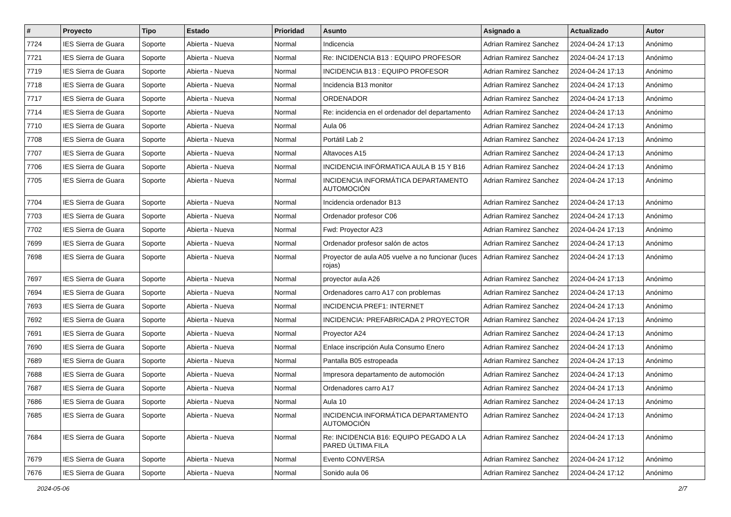| # | Proyecto | Tipo | Estado | Prioridad | Asunto | Asignado a | Actualizado | Autor |
| --- | --- | --- | --- | --- | --- | --- | --- | --- |
| 7724 | IES Sierra de Guara | Soporte | Abierta - Nueva | Normal | Indicencia | Adrian Ramirez Sanchez | 2024-04-24 17:13 | Anónimo |
| 7721 | IES Sierra de Guara | Soporte | Abierta - Nueva | Normal | Re: INCIDENCIA B13 : EQUIPO PROFESOR | Adrian Ramirez Sanchez | 2024-04-24 17:13 | Anónimo |
| 7719 | IES Sierra de Guara | Soporte | Abierta - Nueva | Normal | INCIDENCIA B13 : EQUIPO PROFESOR | Adrian Ramirez Sanchez | 2024-04-24 17:13 | Anónimo |
| 7718 | IES Sierra de Guara | Soporte | Abierta - Nueva | Normal | Incidencia B13 monitor | Adrian Ramirez Sanchez | 2024-04-24 17:13 | Anónimo |
| 7717 | IES Sierra de Guara | Soporte | Abierta - Nueva | Normal | ORDENADOR | Adrian Ramirez Sanchez | 2024-04-24 17:13 | Anónimo |
| 7714 | IES Sierra de Guara | Soporte | Abierta - Nueva | Normal | Re: incidencia en el ordenador del departamento | Adrian Ramirez Sanchez | 2024-04-24 17:13 | Anónimo |
| 7710 | IES Sierra de Guara | Soporte | Abierta - Nueva | Normal | Aula 06 | Adrian Ramirez Sanchez | 2024-04-24 17:13 | Anónimo |
| 7708 | IES Sierra de Guara | Soporte | Abierta - Nueva | Normal | Portátil Lab 2 | Adrian Ramirez Sanchez | 2024-04-24 17:13 | Anónimo |
| 7707 | IES Sierra de Guara | Soporte | Abierta - Nueva | Normal | Altavoces A15 | Adrian Ramirez Sanchez | 2024-04-24 17:13 | Anónimo |
| 7706 | IES Sierra de Guara | Soporte | Abierta - Nueva | Normal | INCIDENCIA INFÓRMATICA AULA B 15 Y B16 | Adrian Ramirez Sanchez | 2024-04-24 17:13 | Anónimo |
| 7705 | IES Sierra de Guara | Soporte | Abierta - Nueva | Normal | INCIDENCIA INFORMÁTICA DEPARTAMENTO AUTOMOCIÓN | Adrian Ramirez Sanchez | 2024-04-24 17:13 | Anónimo |
| 7704 | IES Sierra de Guara | Soporte | Abierta - Nueva | Normal | Incidencia ordenador B13 | Adrian Ramirez Sanchez | 2024-04-24 17:13 | Anónimo |
| 7703 | IES Sierra de Guara | Soporte | Abierta - Nueva | Normal | Ordenador profesor C06 | Adrian Ramirez Sanchez | 2024-04-24 17:13 | Anónimo |
| 7702 | IES Sierra de Guara | Soporte | Abierta - Nueva | Normal | Fwd: Proyector A23 | Adrian Ramirez Sanchez | 2024-04-24 17:13 | Anónimo |
| 7699 | IES Sierra de Guara | Soporte | Abierta - Nueva | Normal | Ordenador profesor salón de actos | Adrian Ramirez Sanchez | 2024-04-24 17:13 | Anónimo |
| 7698 | IES Sierra de Guara | Soporte | Abierta - Nueva | Normal | Proyector de aula A05 vuelve a no funcionar (luces rojas) | Adrian Ramirez Sanchez | 2024-04-24 17:13 | Anónimo |
| 7697 | IES Sierra de Guara | Soporte | Abierta - Nueva | Normal | proyector aula A26 | Adrian Ramirez Sanchez | 2024-04-24 17:13 | Anónimo |
| 7694 | IES Sierra de Guara | Soporte | Abierta - Nueva | Normal | Ordenadores carro A17 con problemas | Adrian Ramirez Sanchez | 2024-04-24 17:13 | Anónimo |
| 7693 | IES Sierra de Guara | Soporte | Abierta - Nueva | Normal | INCIDENCIA PREF1: INTERNET | Adrian Ramirez Sanchez | 2024-04-24 17:13 | Anónimo |
| 7692 | IES Sierra de Guara | Soporte | Abierta - Nueva | Normal | INCIDENCIA: PREFABRICADA 2 PROYECTOR | Adrian Ramirez Sanchez | 2024-04-24 17:13 | Anónimo |
| 7691 | IES Sierra de Guara | Soporte | Abierta - Nueva | Normal | Proyector A24 | Adrian Ramirez Sanchez | 2024-04-24 17:13 | Anónimo |
| 7690 | IES Sierra de Guara | Soporte | Abierta - Nueva | Normal | Enlace inscripción Aula Consumo Enero | Adrian Ramirez Sanchez | 2024-04-24 17:13 | Anónimo |
| 7689 | IES Sierra de Guara | Soporte | Abierta - Nueva | Normal | Pantalla B05 estropeada | Adrian Ramirez Sanchez | 2024-04-24 17:13 | Anónimo |
| 7688 | IES Sierra de Guara | Soporte | Abierta - Nueva | Normal | Impresora departamento de automoción | Adrian Ramirez Sanchez | 2024-04-24 17:13 | Anónimo |
| 7687 | IES Sierra de Guara | Soporte | Abierta - Nueva | Normal | Ordenadores carro A17 | Adrian Ramirez Sanchez | 2024-04-24 17:13 | Anónimo |
| 7686 | IES Sierra de Guara | Soporte | Abierta - Nueva | Normal | Aula 10 | Adrian Ramirez Sanchez | 2024-04-24 17:13 | Anónimo |
| 7685 | IES Sierra de Guara | Soporte | Abierta - Nueva | Normal | INCIDENCIA INFORMÁTICA DEPARTAMENTO AUTOMOCIÓN | Adrian Ramirez Sanchez | 2024-04-24 17:13 | Anónimo |
| 7684 | IES Sierra de Guara | Soporte | Abierta - Nueva | Normal | Re: INCIDENCIA B16: EQUIPO PEGADO A LA PARED ÚLTIMA FILA | Adrian Ramirez Sanchez | 2024-04-24 17:13 | Anónimo |
| 7679 | IES Sierra de Guara | Soporte | Abierta - Nueva | Normal | Evento CONVERSA | Adrian Ramirez Sanchez | 2024-04-24 17:12 | Anónimo |
| 7676 | IES Sierra de Guara | Soporte | Abierta - Nueva | Normal | Sonido aula 06 | Adrian Ramirez Sanchez | 2024-04-24 17:12 | Anónimo |
2024-05-06 2/7